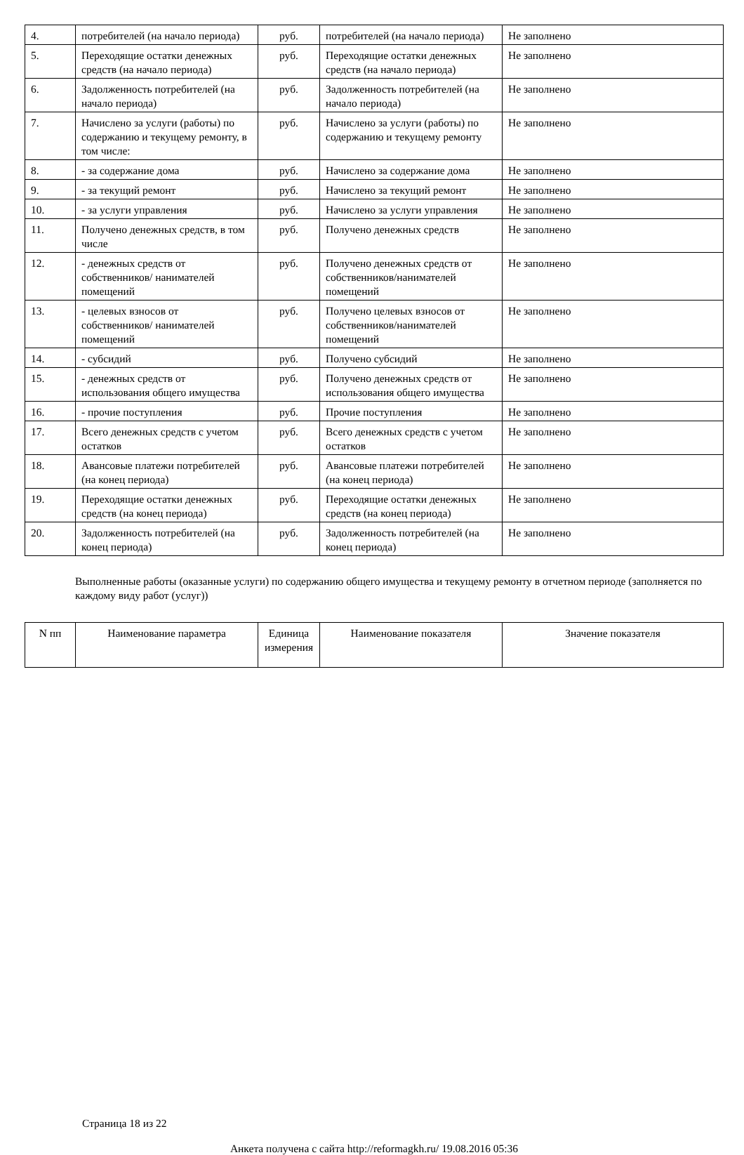| 4. | потребителей (на начало периода) | руб. | потребителей (на начало периода) | Не заполнено |
| 5. | Переходящие остатки денежных средств (на начало периода) | руб. | Переходящие остатки денежных средств (на начало периода) | Не заполнено |
| 6. | Задолженность потребителей (на начало периода) | руб. | Задолженность потребителей (на начало периода) | Не заполнено |
| 7. | Начислено за услуги (работы) по содержанию и текущему ремонту, в том числе: | руб. | Начислено за услуги (работы) по содержанию и текущему ремонту | Не заполнено |
| 8. | - за содержание дома | руб. | Начислено за содержание дома | Не заполнено |
| 9. | - за текущий ремонт | руб. | Начислено за текущий ремонт | Не заполнено |
| 10. | - за услуги управления | руб. | Начислено за услуги управления | Не заполнено |
| 11. | Получено денежных средств, в том числе | руб. | Получено денежных средств | Не заполнено |
| 12. | - денежных средств от собственников/ нанимателей помещений | руб. | Получено денежных средств от собственников/нанимателей помещений | Не заполнено |
| 13. | - целевых взносов от собственников/ нанимателей помещений | руб. | Получено целевых взносов от собственников/нанимателей помещений | Не заполнено |
| 14. | - субсидий | руб. | Получено субсидий | Не заполнено |
| 15. | - денежных средств от использования общего имущества | руб. | Получено денежных средств от использования общего имущества | Не заполнено |
| 16. | - прочие поступления | руб. | Прочие поступления | Не заполнено |
| 17. | Всего денежных средств с учетом остатков | руб. | Всего денежных средств с учетом остатков | Не заполнено |
| 18. | Авансовые платежи потребителей (на конец периода) | руб. | Авансовые платежи потребителей (на конец периода) | Не заполнено |
| 19. | Переходящие остатки денежных средств (на конец периода) | руб. | Переходящие остатки денежных средств (на конец периода) | Не заполнено |
| 20. | Задолженность потребителей (на конец периода) | руб. | Задолженность потребителей (на конец периода) | Не заполнено |
Выполненные работы (оказанные услуги) по содержанию общего имущества и текущему ремонту в отчетном периоде (заполняется по каждому виду работ (услуг))
| N пп | Наименование параметра | Единица измерения | Наименование показателя | Значение показателя |
| --- | --- | --- | --- | --- |
Страница 18 из 22
Анкета получена с сайта http://reformagkh.ru/ 19.08.2016 05:36